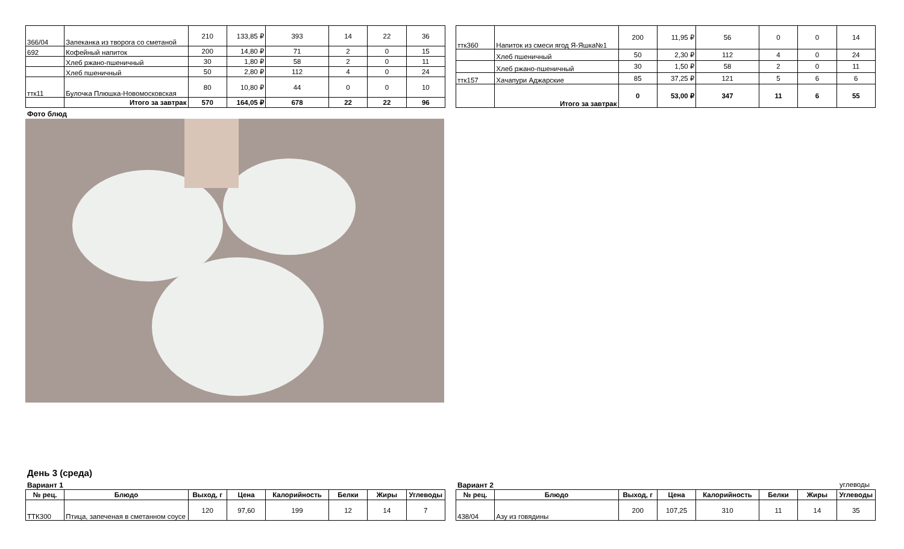| 366/04 | Запеканка из творога со сметаной | 210 | 133,85 ₽ | 393 | 14 | 22 | 36 |
| 692 | Кофейный напиток | 200 | 14,80 ₽ | 71 | 2 | 0 | 15 |
| | Хлеб ржано-пшеничный | 30 | 1,80 ₽ | 58 | 2 | 0 | 11 |
| | Хлеб пшеничный | 50 | 2,80 ₽ | 112 | 4 | 0 | 24 |
| ттк11 | Булочка Плюшка-Новомосковская | 80 | 10,80 ₽ | 44 | 0 | 0 | 10 |
| | Итого за завтрак | 570 | 164,05 ₽ | 678 | 22 | 22 | 96 |
| ттк360 | Напиток из смеси ягод Я-Яшка№1 | 200 | 11,95 ₽ | 56 | 0 | 0 | 14 |
| | Хлеб пшеничный | 50 | 2,30 ₽ | 112 | 4 | 0 | 24 |
| | Хлеб ржано-пшеничный | 30 | 1,50 ₽ | 58 | 2 | 0 | 11 |
| ттк157 | Хачапури Аджарские | 85 | 37,25 ₽ | 121 | 5 | 6 | 6 |
| | Итого за завтрак | 0 | 53,00 ₽ | 347 | 11 | 6 | 55 |
Фото блюд
День 3 (среда)
Вариант 1
| № рец. | Блюдо | Выход, г | Цена | Калорийность | Белки | Жиры | Углеводы |
| ТТК300 | Птица, запеченая в сметанном соусе | 120 | 97,60 | 199 | 12 | 14 | 7 |
Вариант 2 углеводы
| № рец. | Блюдо | Выход, г | Цена | Калорийность | Белки | Жиры | Углеводы |
| 438/04 | Азу из говядины | 200 | 107,25 | 310 | 11 | 14 | 35 |